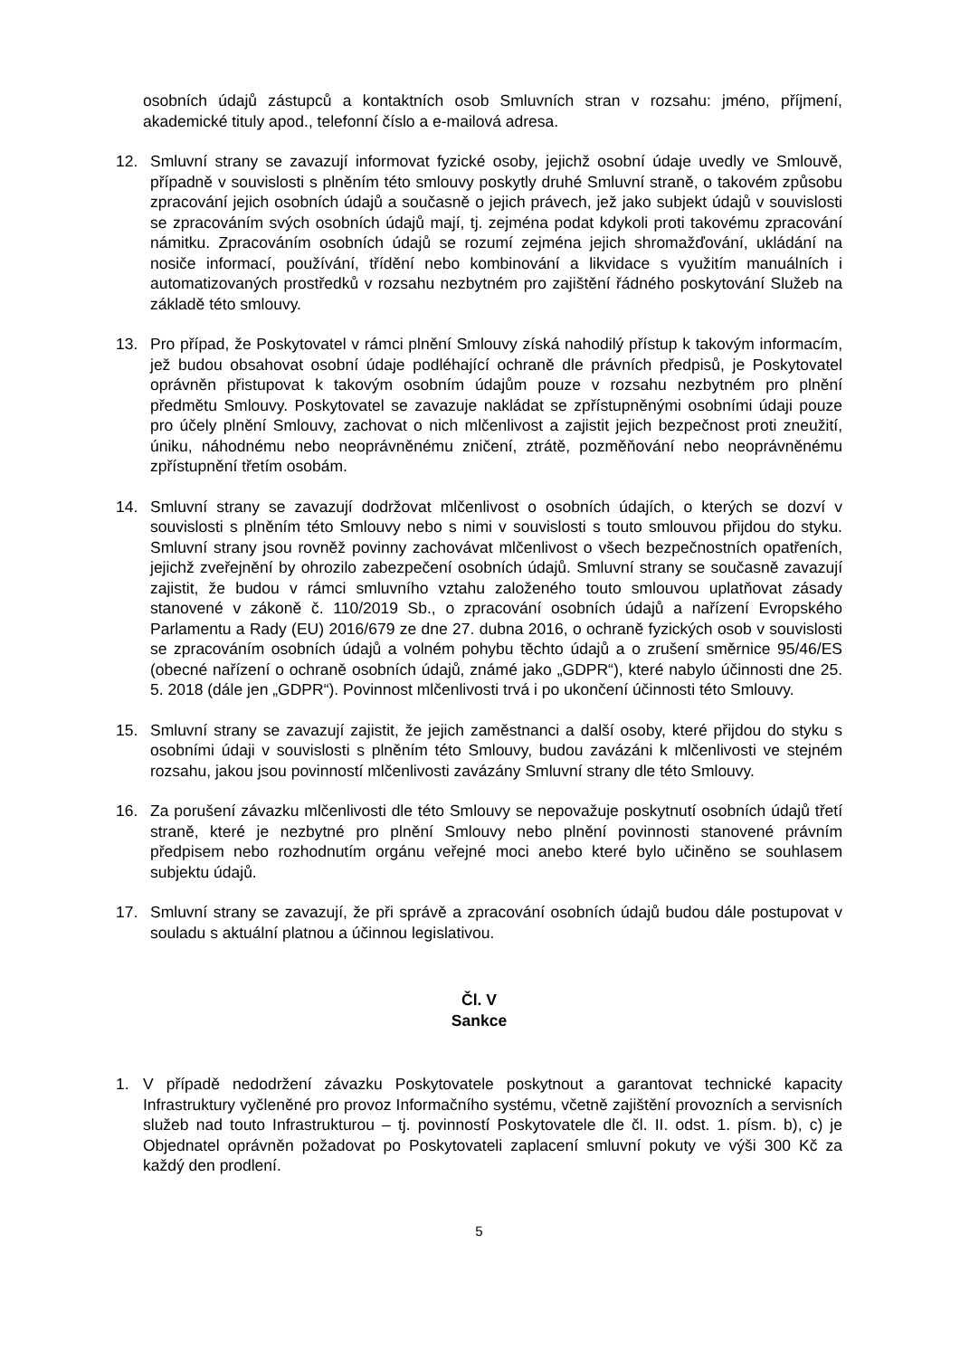osobních údajů zástupců a kontaktních osob Smluvních stran v rozsahu: jméno, příjmení, akademické tituly apod., telefonní číslo a e-mailová adresa.
12. Smluvní strany se zavazují informovat fyzické osoby, jejichž osobní údaje uvedly ve Smlouvě, případně v souvislosti s plněním této smlouvy poskytly druhé Smluvní straně, o takovém způsobu zpracování jejich osobních údajů a současně o jejich právech, jež jako subjekt údajů v souvislosti se zpracováním svých osobních údajů mají, tj. zejména podat kdykoli proti takovému zpracování námitku. Zpracováním osobních údajů se rozumí zejména jejich shromažďování, ukládání na nosiče informací, používání, třídění nebo kombinování a likvidace s využitím manuálních i automatizovaných prostředků v rozsahu nezbytném pro zajištění řádného poskytování Služeb na základě této smlouvy.
13. Pro případ, že Poskytovatel v rámci plnění Smlouvy získá nahodilý přístup k takovým informacím, jež budou obsahovat osobní údaje podléhající ochraně dle právních předpisů, je Poskytovatel oprávněn přistupovat k takovým osobním údajům pouze v rozsahu nezbytném pro plnění předmětu Smlouvy. Poskytovatel se zavazuje nakládat se zpřístupněnými osobními údaji pouze pro účely plnění Smlouvy, zachovat o nich mlčenlivost a zajistit jejich bezpečnost proti zneužití, úniku, náhodnému nebo neoprávněnému zničení, ztrátě, pozměňování nebo neoprávněnému zpřístupnění třetím osobám.
14. Smluvní strany se zavazují dodržovat mlčenlivost o osobních údajích, o kterých se dozví v souvislosti s plněním této Smlouvy nebo s nimi v souvislosti s touto smlouvou přijdou do styku. Smluvní strany jsou rovněž povinny zachovávat mlčenlivost o všech bezpečnostních opatřeních, jejichž zveřejnění by ohrozilo zabezpečení osobních údajů. Smluvní strany se současně zavazují zajistit, že budou v rámci smluvního vztahu založeného touto smlouvou uplatňovat zásady stanovené v zákoně č. 110/2019 Sb., o zpracování osobních údajů a nařízení Evropského Parlamentu a Rady (EU) 2016/679 ze dne 27. dubna 2016, o ochraně fyzických osob v souvislosti se zpracováním osobních údajů a volném pohybu těchto údajů a o zrušení směrnice 95/46/ES (obecné nařízení o ochraně osobních údajů, známé jako „GDPR“), které nabylo účinnosti dne 25. 5. 2018 (dále jen „GDPR“). Povinnost mlčenlivosti trvá i po ukončení účinnosti této Smlouvy.
15. Smluvní strany se zavazují zajistit, že jejich zaměstnanci a další osoby, které přijdou do styku s osobními údaji v souvislosti s plněním této Smlouvy, budou zavázáni k mlčenlivosti ve stejném rozsahu, jakou jsou povinností mlčenlivosti zavázány Smluvní strany dle této Smlouvy.
16. Za porušení závazku mlčenlivosti dle této Smlouvy se nepovažuje poskytnutí osobních údajů třetí straně, které je nezbytné pro plnění Smlouvy nebo plnění povinnosti stanovené právním předpisem nebo rozhodnutím orgánu veřejné moci anebo které bylo učiněno se souhlasem subjektu údajů.
17. Smluvní strany se zavazují, že při správě a zpracování osobních údajů budou dále postupovat v souladu s aktuální platnou a účinnou legislativou.
Čl. V
Sankce
1. V případě nedodržení závazku Poskytovatele poskytnout a garantovat technické kapacity Infrastruktury vyčleněné pro provoz Informačního systému, včetně zajištění provozních a servisních služeb nad touto Infrastrukturou – tj. povinností Poskytovatele dle čl. II. odst. 1. písm. b), c) je Objednatel oprávněn požadovat po Poskytovateli zaplacení smluvní pokuty ve výši 300 Kč za každý den prodlení.
5